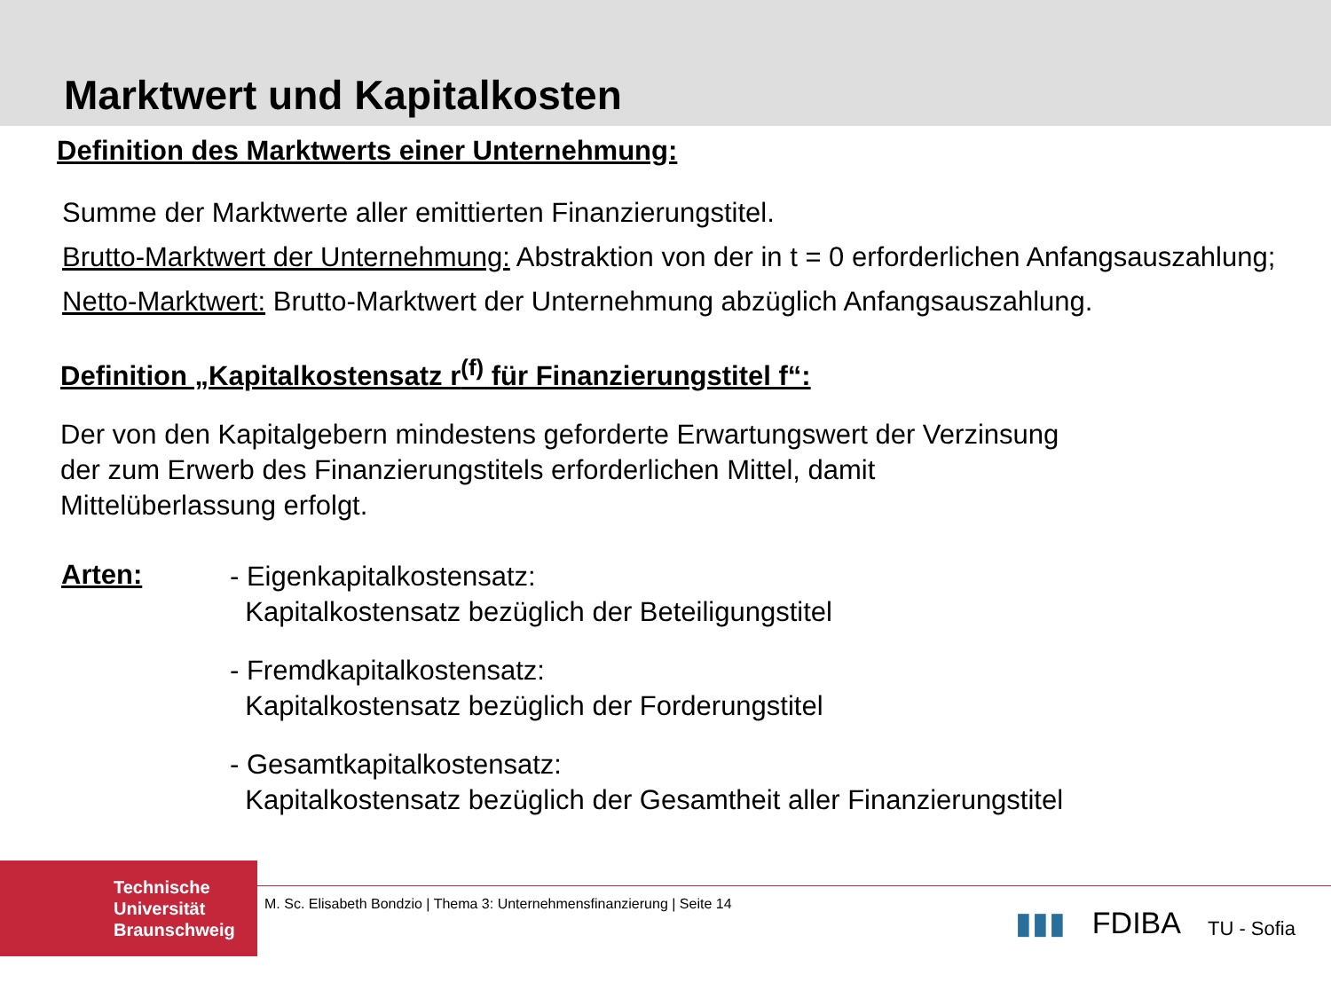Marktwert und Kapitalkosten
Definition des Marktwerts einer Unternehmung:
Summe der Marktwerte aller emittierten Finanzierungstitel.
Brutto-Marktwert der Unternehmung: Abstraktion von der in t = 0 erforderlichen Anfangsauszahlung;
Netto-Marktwert: Brutto-Marktwert der Unternehmung abzüglich Anfangsauszahlung.
Definition „Kapitalkostensatz r<sup>(f)</sup> für Finanzierungstitel f“:
Der von den Kapitalgebern mindestens geforderte Erwartungswert der Verzinsung
der zum Erwerb des Finanzierungstitels erforderlichen Mittel, damit
Mittelüberlassung erfolgt.
Arten:
- Eigenkapitalkostensatz:
Kapitalkostensatz bezüglich der Beteiligungstitel
- Fremdkapitalkostensatz:
Kapitalkostensatz bezüglich der Forderungstitel
- Gesamtkapitalkostensatz:
Kapitalkostensatz bezüglich der Gesamtheit aller Finanzierungstitel
Technische
Universität
Braunschweig
M. Sc. Elisabeth Bondzio | Thema 3: Unternehmensfinanzierung | Seite 14
▮▮▮ FDIBA TU - Sofia